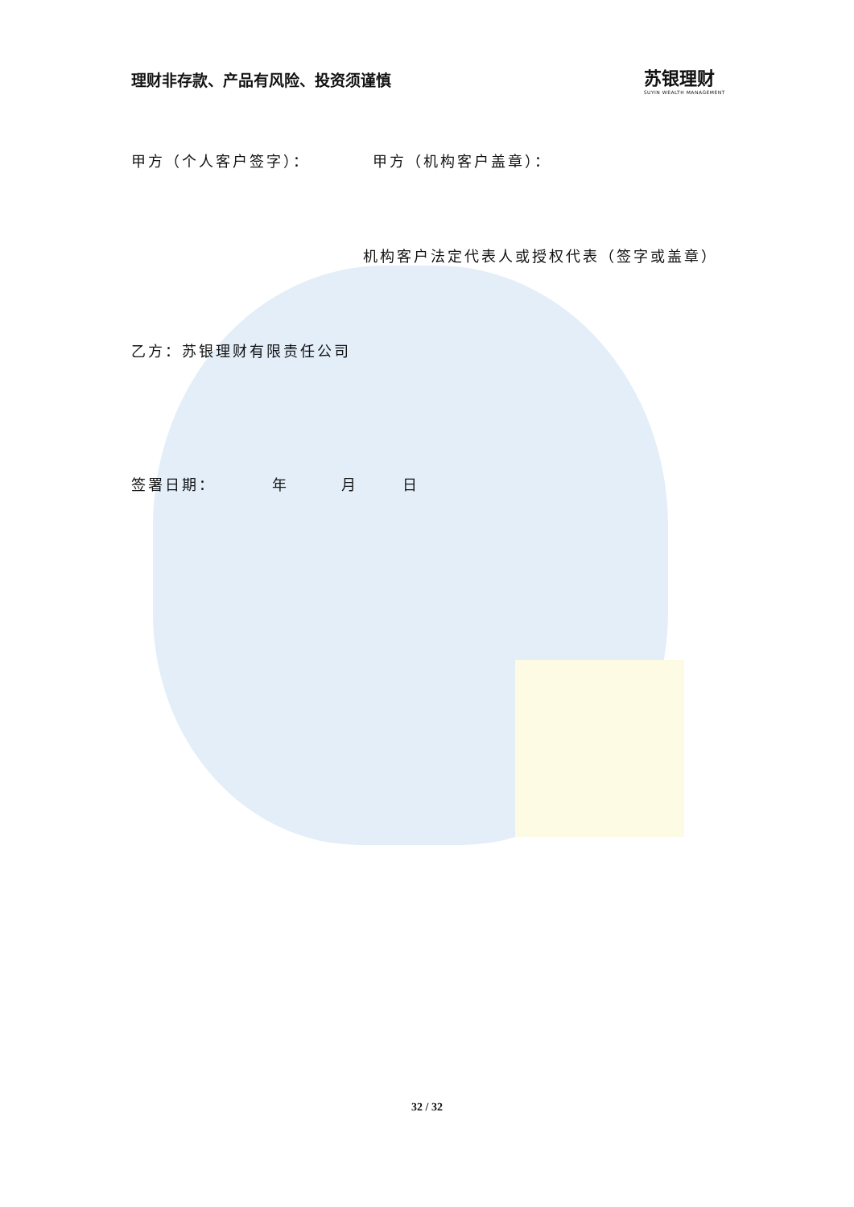理财非存款、产品有风险、投资须谨慎
苏银理财
SUYIN WEALTH MANAGEMENT
甲方（个人客户签字）： 甲方（机构客户盖章）：
机构客户法定代表人或授权代表（签字或盖章）
乙方：苏银理财有限责任公司
签署日期： 年 月 日
32 / 32